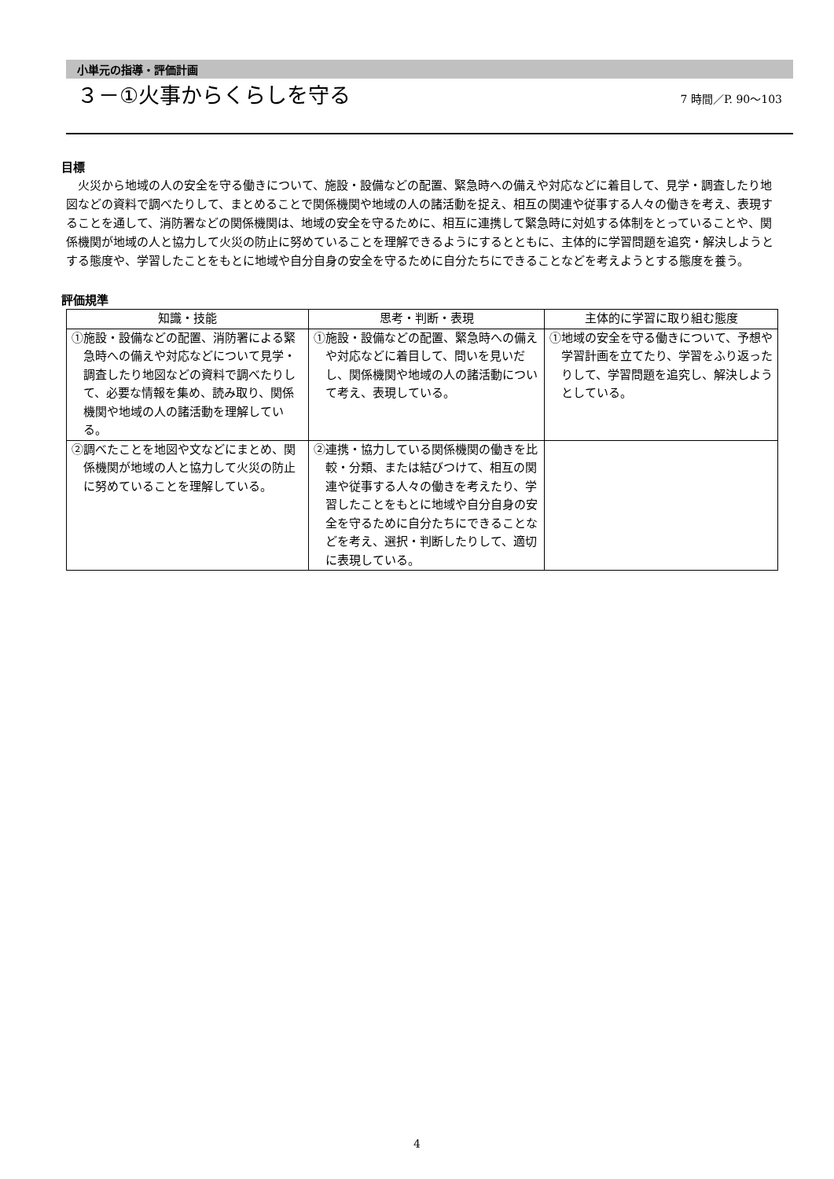小単元の指導・評価計画
３－①火事からくらしを守る
7 時間／P. 90～103
目標
火災から地域の人の安全を守る働きについて、施設・設備などの配置、緊急時への備えや対応などに着目して、見学・調査したり地図などの資料で調べたりして、まとめることで関係機関や地域の人の諸活動を捉え、相互の関連や従事する人々の働きを考え、表現することを通して、消防署などの関係機関は、地域の安全を守るために、相互に連携して緊急時に対処する体制をとっていることや、関係機関が地域の人と協力して火災の防止に努めていることを理解できるようにするとともに、主体的に学習問題を追究・解決しようとする態度や、学習したことをもとに地域や自分自身の安全を守るために自分たちにできることなどを考えようとする態度を養う。
評価規準
| 知識・技能 | 思考・判断・表現 | 主体的に学習に取り組む態度 |
| --- | --- | --- |
| ①施設・設備などの配置、消防署による緊急時への備えや対応などについて見学・調査したり地図などの資料で調べたりして、必要な情報を集め、読み取り、関係機関や地域の人の諸活動を理解している。 | ①施設・設備などの配置、緊急時への備えや対応などに着目して、問いを見いだし、関係機関や地域の人の諸活動について考え、表現している。 | ①地域の安全を守る働きについて、予想や学習計画を立てたり、学習をふり返ったりして、学習問題を追究し、解決しようとしている。 |
| ②調べたことを地図や文などにまとめ、関係機関が地域の人と協力して火災の防止に努めていることを理解している。 | ②連携・協力している関係機関の働きを比較・分類、または結びつけて、相互の関連や従事する人々の働きを考えたり、学習したことをもとに地域や自分自身の安全を守るために自分たちにできることなどを考え、選択・判断したりして、適切に表現している。 | |
4